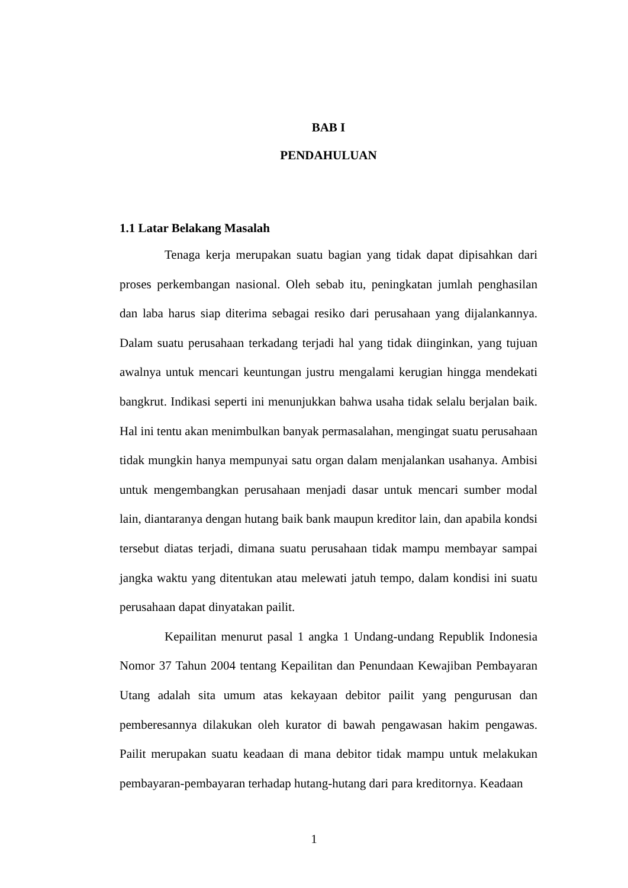BAB I
PENDAHULUAN
1.1 Latar Belakang Masalah
Tenaga kerja merupakan suatu bagian yang tidak dapat dipisahkan dari proses perkembangan nasional. Oleh sebab itu, peningkatan jumlah penghasilan dan laba harus siap diterima sebagai resiko dari perusahaan yang dijalankannya. Dalam suatu perusahaan terkadang terjadi hal yang tidak diinginkan, yang tujuan awalnya untuk mencari keuntungan justru mengalami kerugian hingga mendekati bangkrut. Indikasi seperti ini menunjukkan bahwa usaha tidak selalu berjalan baik. Hal ini tentu akan menimbulkan banyak permasalahan, mengingat suatu perusahaan tidak mungkin hanya mempunyai satu organ dalam menjalankan usahanya. Ambisi untuk mengembangkan perusahaan menjadi dasar untuk mencari sumber modal lain, diantaranya dengan hutang baik bank maupun kreditor lain, dan apabila kondsi tersebut diatas terjadi, dimana suatu perusahaan tidak mampu membayar sampai jangka waktu yang ditentukan atau melewati jatuh tempo, dalam kondisi ini suatu perusahaan dapat dinyatakan pailit.
Kepailitan menurut pasal 1 angka 1 Undang-undang Republik Indonesia Nomor 37 Tahun 2004 tentang Kepailitan dan Penundaan Kewajiban Pembayaran Utang adalah sita umum atas kekayaan debitor pailit yang pengurusan dan pemberesannya dilakukan oleh kurator di bawah pengawasan hakim pengawas. Pailit merupakan suatu keadaan di mana debitor tidak mampu untuk melakukan pembayaran-pembayaran terhadap hutang-hutang dari para kreditornya. Keadaan
1